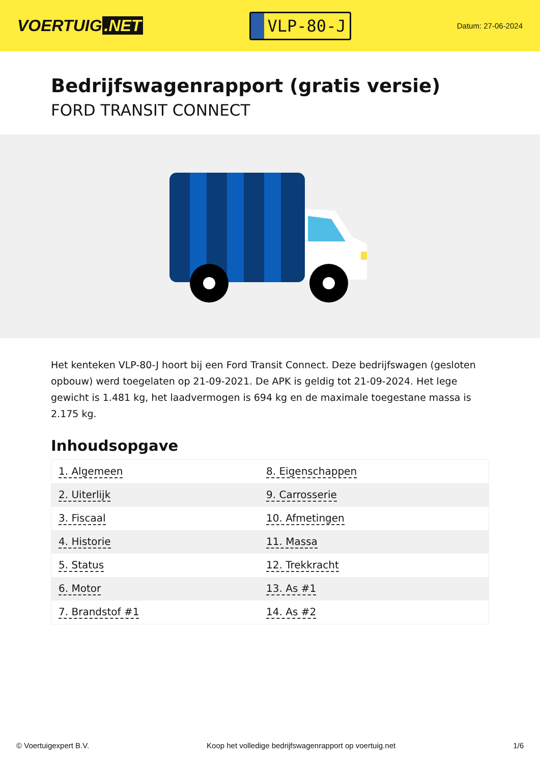VOERTUIG.NET
VLP-80-J
Datum: 27-06-2024
Bedrijfswagenrapport (gratis versie)
FORD TRANSIT CONNECT
Het kenteken VLP-80-J hoort bij een Ford Transit Connect. Deze bedrijfswagen (gesloten opbouw) werd toegelaten op 21-09-2021. De APK is geldig tot 21-09-2024. Het lege gewicht is 1.481 kg, het laadvermogen is 694 kg en de maximale toegestane massa is 2.175 kg.
Inhoudsopgave
| 1. Algemeen | 8. Eigenschappen |
| 2. Uiterlijk | 9. Carrosserie |
| 3. Fiscaal | 10. Afmetingen |
| 4. Historie | 11. Massa |
| 5. Status | 12. Trekkracht |
| 6. Motor | 13. As #1 |
| 7. Brandstof #1 | 14. As #2 |
© Voertuigexpert B.V. Koop het volledige bedrijfswagenrapport op voertuig.net
1/6